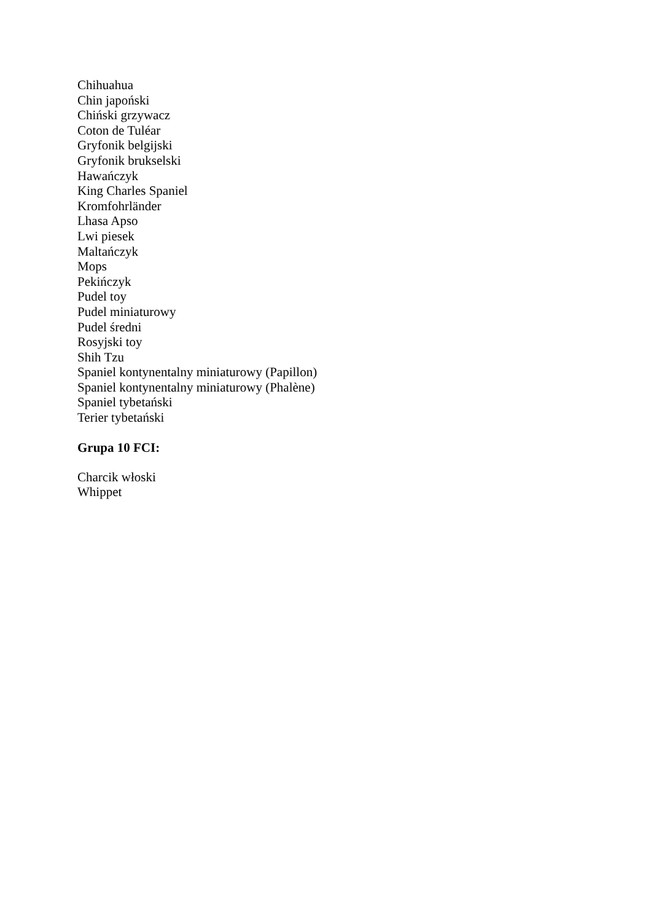Chihuahua
Chin japoński
Chiński grzywacz
Coton de Tuléar
Gryfonik belgijski
Gryfonik brukselski
Hawańczyk
King Charles Spaniel
Kromfohrländer
Lhasa Apso
Lwi piesek
Maltańczyk
Mops
Pekińczyk
Pudel toy
Pudel miniaturowy
Pudel średni
Rosyjski toy
Shih Tzu
Spaniel kontynentalny miniaturowy (Papillon)
Spaniel kontynentalny miniaturowy (Phalène)
Spaniel tybetański
Terier tybetański
Grupa 10 FCI:
Charcik włoski
Whippet